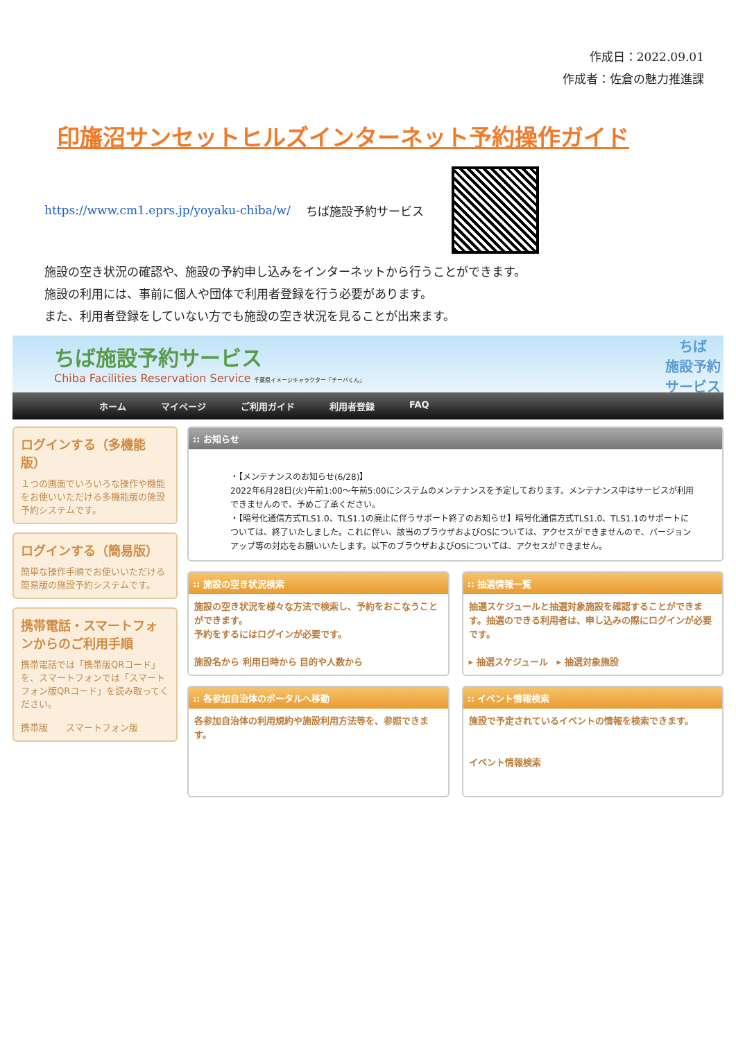作成日：2022.09.01
作成者：佐倉の魅力推進課
印旛沼サンセットヒルズインターネット予約操作ガイド
https://www.cm1.eprs.jp/yoyaku-chiba/w/ ちば施設予約サービス
施設の空き状況の確認や、施設の予約申し込みをインターネットから行うことができます。
施設の利用には、事前に個人や団体で利用者登録を行う必要があります。
また、利用者登録をしていない方でも施設の空き状況を見ることが出来ます。
ちば施設予約サービス
Chiba Facilities Reservation Service 千葉県イメージキャラクター「チーバくん」
ちば
施設予約
サービス
ホーム マイページ ご利用ガイド 利用者登録 FAQ
ログインする（多機能版）
１つの画面でいろいろな操作や機能をお使いいただける多機能版の施設予約システムです。
ログインする（簡易版）
簡単な操作手順でお使いいただける簡易版の施設予約システムです。
携帯電話・スマートフォンからのご利用手順
携帯電話では「携帯版QRコード」を、スマートフォンでは「スマートフォン版QRコード」を読み取ってください。
携帯版　　スマートフォン版
:: お知らせ
・【メンテナンスのお知らせ(6/28)】
2022年6月28日(火)午前1:00～午前5:00にシステムのメンテナンスを予定しております。メンテナンス中はサービスが利用できませんので、予めご了承ください。
・【暗号化通信方式TLS1.0、TLS1.1の廃止に伴うサポート終了のお知らせ】暗号化通信方式TLS1.0、TLS1.1のサポートについては、終了いたしました。これに伴い、該当のブラウザおよびOSについては、アクセスができませんので、バージョンアップ等の対応をお願いいたします。以下のブラウザおよびOSについては、アクセスができません。
:: 施設の空き状況検索
施設の空き状況を様々な方法で検索し、予約をおこなうことができます。
予約をするにはログインが必要です。
施設名から 利用日時から 目的や人数から
:: 抽選情報一覧
抽選スケジュールと抽選対象施設を確認することができます。抽選のできる利用者は、申し込みの際にログインが必要です。
▸ 抽選スケジュール　▸ 抽選対象施設
:: 各参加自治体のポータルへ移動
各参加自治体の利用規約や施設利用方法等を、参照できます。
:: イベント情報検索
施設で予定されているイベントの情報を検索できます。
イベント情報検索